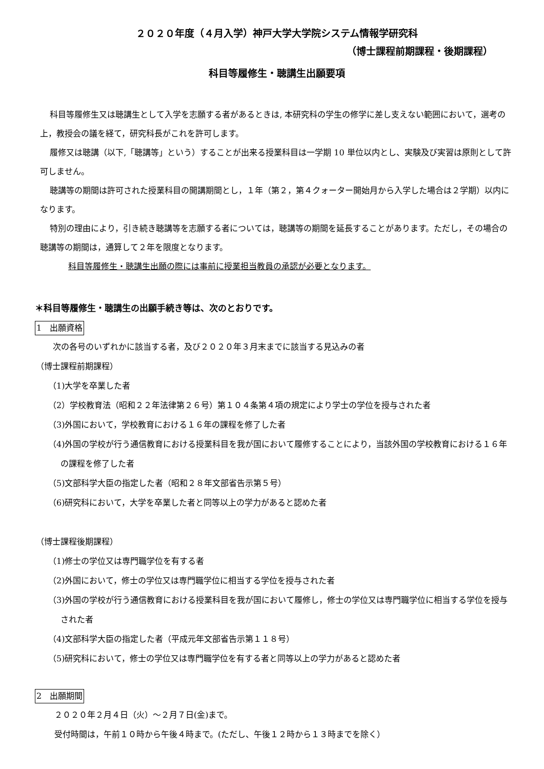２０２０年度（４月入学）神戸大学大学院システム情報学研究科
（博士課程前期課程・後期課程）
科目等履修生・聴講生出願要項
科目等履修生又は聴講生として入学を志願する者があるときは, 本研究科の学生の修学に差し支えない範囲において，選考の上，教授会の議を経て，研究科長がこれを許可します。
履修又は聴講（以下,「聴講等」という）することが出来る授業科目は一学期 10 単位以内とし、実験及び実習は原則として許可しません。
聴講等の期間は許可された授業科目の開講期間とし，１年（第２，第４クォーター開始月から入学した場合は２学期）以内になります。
特別の理由により，引き続き聴講等を志願する者については，聴講等の期間を延長することがあります。ただし，その場合の聴講等の期間は，通算して２年を限度となります。
科目等履修生・聴講生出願の際には事前に授業担当教員の承認が必要となります。
＊科目等履修生・聴講生の出願手続き等は、次のとおりです。
1　出願資格
次の各号のいずれかに該当する者，及び２０２０年３月末までに該当する見込みの者
（博士課程前期課程）
（1)大学を卒業した者
（2）学校教育法（昭和２２年法律第２６号）第１０４条第４項の規定により学士の学位を授与された者
（3)外国において，学校教育における１６年の課程を修了した者
（4)外国の学校が行う通信教育における授業科目を我が国において履修することにより，当該外国の学校教育における１６年の課程を修了した者
（5)文部科学大臣の指定した者（昭和２８年文部省告示第５号）
（6)研究科において，大学を卒業した者と同等以上の学力があると認めた者
（博士課程後期課程）
（1)修士の学位又は専門職学位を有する者
（2)外国において，修士の学位又は専門職学位に相当する学位を授与された者
（3)外国の学校が行う通信教育における授業科目を我が国において履修し，修士の学位又は専門職学位に相当する学位を授与された者
（4)文部科学大臣の指定した者（平成元年文部省告示第１１８号）
（5)研究科において，修士の学位又は専門職学位を有する者と同等以上の学力があると認めた者
2　出願期間
２０２０年２月４日（火）～２月７日(金)まで。
受付時間は，午前１０時から午後４時まで。(ただし、午後１２時から１３時までを除く）